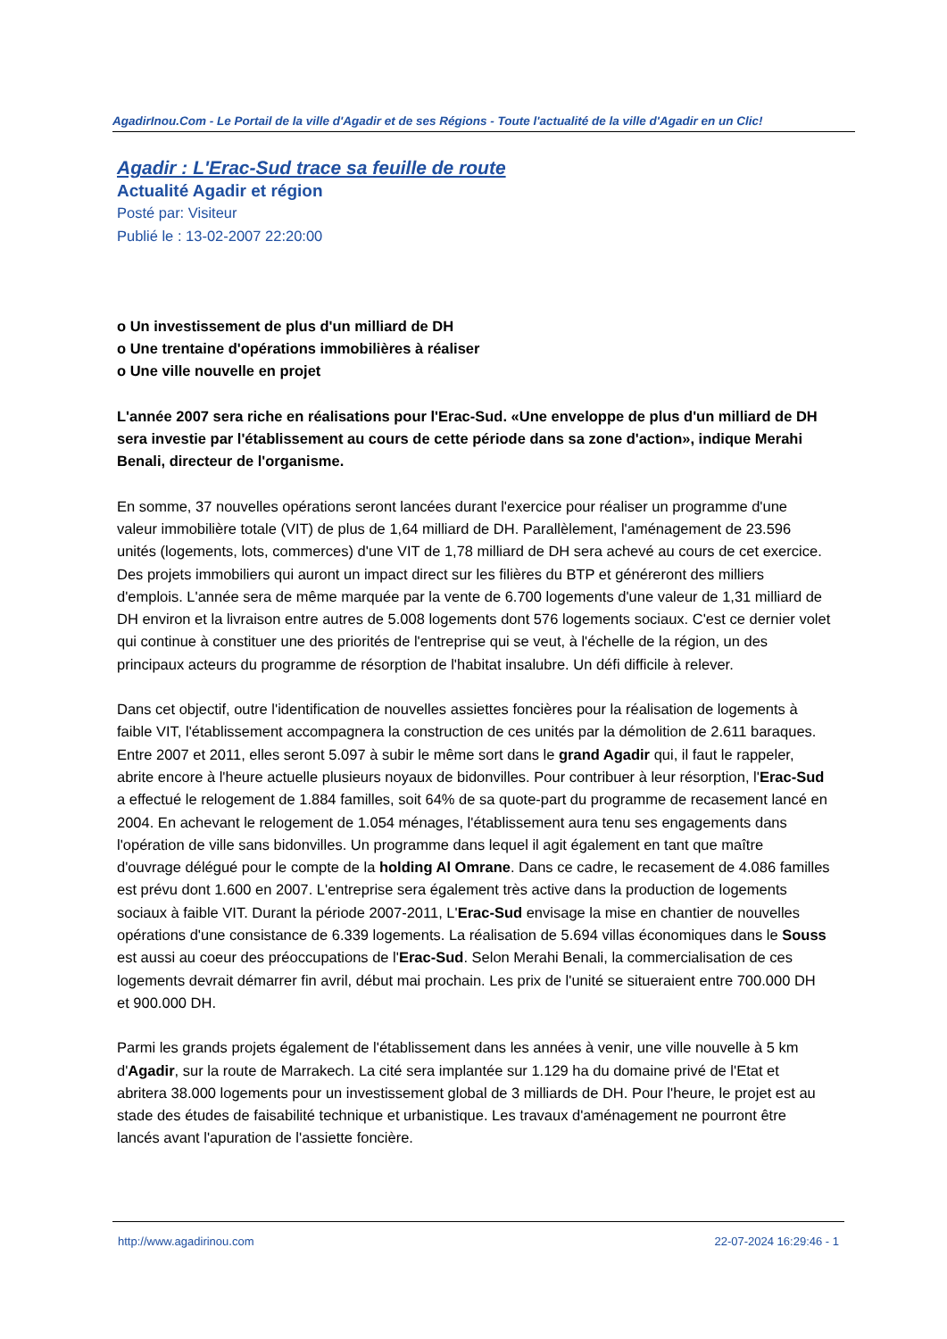AgadirInou.Com - Le Portail de la ville d'Agadir et de ses Régions - Toute l'actualité de la ville d'Agadir en un Clic!
Agadir : L'Erac-Sud trace sa feuille de route
Actualité Agadir et région
Posté par: Visiteur
Publié le : 13-02-2007 22:20:00
o Un investissement de plus d'un milliard de DH
o Une trentaine d'opérations immobilières à réaliser
o Une ville nouvelle en projet
L'année 2007 sera riche en réalisations pour l'Erac-Sud. «Une enveloppe de plus d'un milliard de DH sera investie par l'établissement au cours de cette période dans sa zone d'action», indique Merahi Benali, directeur de l'organisme.
En somme, 37 nouvelles opérations seront lancées durant l'exercice pour réaliser un programme d'une valeur immobilière totale (VIT) de plus de 1,64 milliard de DH. Parallèlement, l'aménagement de 23.596 unités (logements, lots, commerces) d'une VIT de 1,78 milliard de DH sera achevé au cours de cet exercice. Des projets immobiliers qui auront un impact direct sur les filières du BTP et généreront des milliers d'emplois. L'année sera de même marquée par la vente de 6.700 logements d'une valeur de 1,31 milliard de DH environ et la livraison entre autres de 5.008 logements dont 576 logements sociaux. C'est ce dernier volet qui continue à constituer une des priorités de l'entreprise qui se veut, à l'échelle de la région, un des principaux acteurs du programme de résorption de l'habitat insalubre. Un défi difficile à relever.
Dans cet objectif, outre l'identification de nouvelles assiettes foncières pour la réalisation de logements à faible VIT, l'établissement accompagnera la construction de ces unités par la démolition de 2.611 baraques. Entre 2007 et 2011, elles seront 5.097 à subir le même sort dans le grand Agadir qui, il faut le rappeler, abrite encore à l'heure actuelle plusieurs noyaux de bidonvilles. Pour contribuer à leur résorption, l'Erac-Sud a effectué le relogement de 1.884 familles, soit 64% de sa quote-part du programme de recasement lancé en 2004. En achevant le relogement de 1.054 ménages, l'établissement aura tenu ses engagements dans l'opération de ville sans bidonvilles. Un programme dans lequel il agit également en tant que maître d'ouvrage délégué pour le compte de la holding Al Omrane. Dans ce cadre, le recasement de 4.086 familles est prévu dont 1.600 en 2007. L'entreprise sera également très active dans la production de logements sociaux à faible VIT. Durant la période 2007-2011, L'Erac-Sud envisage la mise en chantier de nouvelles opérations d'une consistance de 6.339 logements. La réalisation de 5.694 villas économiques dans le Souss est aussi au coeur des préoccupations de l'Erac-Sud. Selon Merahi Benali, la commercialisation de ces logements devrait démarrer fin avril, début mai prochain. Les prix de l'unité se situeraient entre 700.000 DH et 900.000 DH.
Parmi les grands projets également de l'établissement dans les années à venir, une ville nouvelle à 5 km d'Agadir, sur la route de Marrakech. La cité sera implantée sur 1.129 ha du domaine privé de l'Etat et abritera 38.000 logements pour un investissement global de 3 milliards de DH. Pour l'heure, le projet est au stade des études de faisabilité technique et urbanistique. Les travaux d'aménagement ne pourront être lancés avant l'apuration de l'assiette foncière.
http://www.agadirinou.com 22-07-2024 16:29:46 - 1